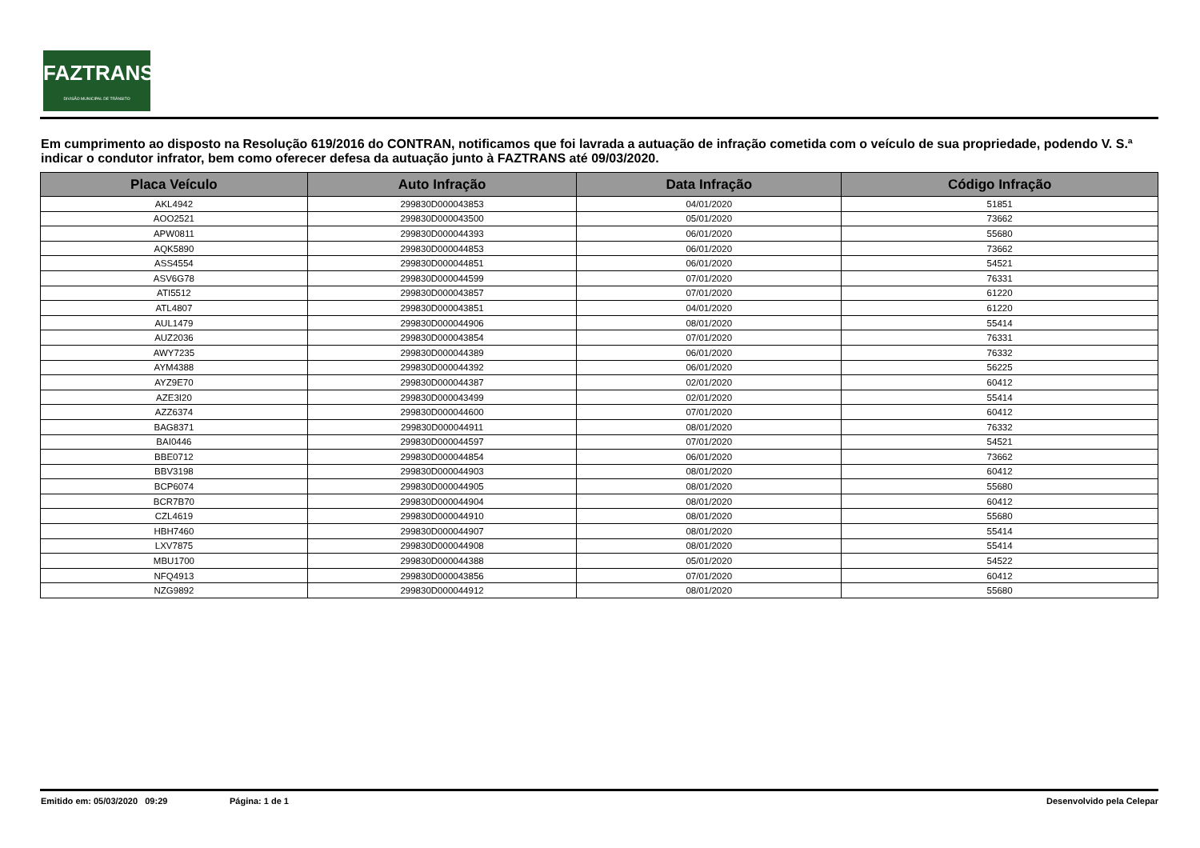FAZTRANS
DIVISÃO MUNICIPAL DE TRÂNSITO
Em cumprimento ao disposto na Resolução 619/2016 do CONTRAN, notificamos que foi lavrada a autuação de infração cometida com o veículo de sua propriedade, podendo V. S.ª indicar o condutor infrator, bem como oferecer defesa da autuação junto à FAZTRANS até 09/03/2020.
| Placa Veículo | Auto Infração | Data Infração | Código Infração |
| --- | --- | --- | --- |
| AKL4942 | 299830D000043853 | 04/01/2020 | 51851 |
| AOO2521 | 299830D000043500 | 05/01/2020 | 73662 |
| APW0811 | 299830D000044393 | 06/01/2020 | 55680 |
| AQK5890 | 299830D000044853 | 06/01/2020 | 73662 |
| ASS4554 | 299830D000044851 | 06/01/2020 | 54521 |
| ASV6G78 | 299830D000044599 | 07/01/2020 | 76331 |
| ATI5512 | 299830D000043857 | 07/01/2020 | 61220 |
| ATL4807 | 299830D000043851 | 04/01/2020 | 61220 |
| AUL1479 | 299830D000044906 | 08/01/2020 | 55414 |
| AUZ2036 | 299830D000043854 | 07/01/2020 | 76331 |
| AWY7235 | 299830D000044389 | 06/01/2020 | 76332 |
| AYM4388 | 299830D000044392 | 06/01/2020 | 56225 |
| AYZ9E70 | 299830D000044387 | 02/01/2020 | 60412 |
| AZE3I20 | 299830D000043499 | 02/01/2020 | 55414 |
| AZZ6374 | 299830D000044600 | 07/01/2020 | 60412 |
| BAG8371 | 299830D000044911 | 08/01/2020 | 76332 |
| BAI0446 | 299830D000044597 | 07/01/2020 | 54521 |
| BBE0712 | 299830D000044854 | 06/01/2020 | 73662 |
| BBV3198 | 299830D000044903 | 08/01/2020 | 60412 |
| BCP6074 | 299830D000044905 | 08/01/2020 | 55680 |
| BCR7B70 | 299830D000044904 | 08/01/2020 | 60412 |
| CZL4619 | 299830D000044910 | 08/01/2020 | 55680 |
| HBH7460 | 299830D000044907 | 08/01/2020 | 55414 |
| LXV7875 | 299830D000044908 | 08/01/2020 | 55414 |
| MBU1700 | 299830D000044388 | 05/01/2020 | 54522 |
| NFQ4913 | 299830D000043856 | 07/01/2020 | 60412 |
| NZG9892 | 299830D000044912 | 08/01/2020 | 55680 |
Emitido em: 05/03/2020 09:29 Página: 1 de 1 Desenvolvido pela Celepar